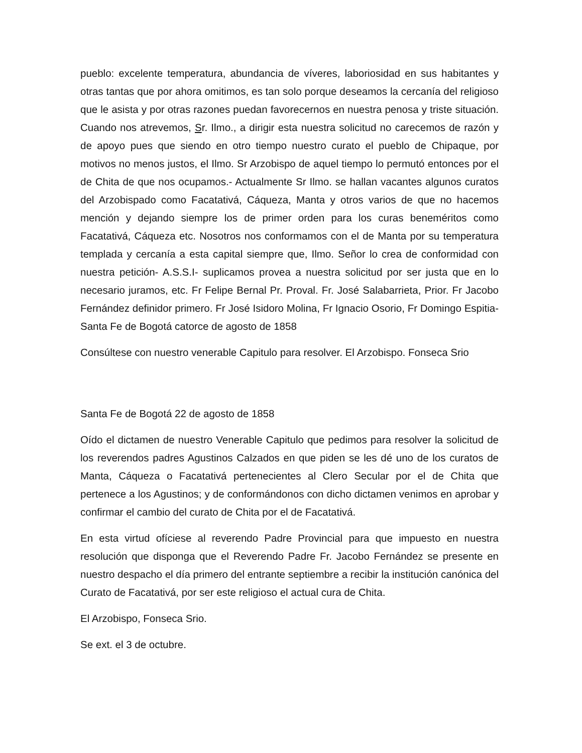pueblo: excelente temperatura, abundancia de víveres, laboriosidad en sus habitantes y otras tantas que por ahora omitimos, es tan solo porque deseamos la cercanía del religioso que le asista y por otras razones puedan favorecernos en nuestra penosa y triste situación. Cuando nos atrevemos, Sr. Ilmo., a dirigir esta nuestra solicitud no carecemos de razón y de apoyo pues que siendo en otro tiempo nuestro curato el pueblo de Chipaque, por motivos no menos justos, el Ilmo. Sr Arzobispo de aquel tiempo lo permutó entonces por el de Chita de que nos ocupamos.- Actualmente Sr Ilmo. se hallan vacantes algunos curatos del Arzobispado como Facatativá, Cáqueza, Manta y otros varios de que no hacemos mención y dejando siempre los de primer orden para los curas beneméritos como Facatativá, Cáqueza etc. Nosotros nos conformamos con el de Manta por su temperatura templada y cercanía a esta capital siempre que, Ilmo. Señor lo crea de conformidad con nuestra petición- A.S.S.I- suplicamos provea a nuestra solicitud por ser justa que en lo necesario juramos, etc. Fr Felipe Bernal Pr. Proval. Fr. José Salabarrieta, Prior. Fr Jacobo Fernández definidor primero. Fr José Isidoro Molina, Fr Ignacio Osorio, Fr Domingo Espitia- Santa Fe de Bogotá catorce de agosto de 1858
Consúltese con nuestro venerable Capitulo para resolver. El Arzobispo. Fonseca Srio
Santa Fe de Bogotá 22 de agosto de 1858
Oído el dictamen de nuestro Venerable Capitulo que pedimos para resolver la solicitud de los reverendos padres Agustinos Calzados en que piden se les dé uno de los curatos de Manta, Cáqueza o Facatativá pertenecientes al Clero Secular por el de Chita que pertenece a los Agustinos; y de conformándonos con dicho dictamen venimos en aprobar y confirmar el cambio del curato de Chita por el de Facatativá.
En esta virtud ofíciese al reverendo Padre Provincial para que impuesto en nuestra resolución que disponga que el Reverendo Padre Fr. Jacobo Fernández se presente en nuestro despacho el día primero del entrante septiembre a recibir la institución canónica del Curato de Facatativá, por ser este religioso el actual cura de Chita.
El Arzobispo, Fonseca Srio.
Se ext. el 3 de octubre.